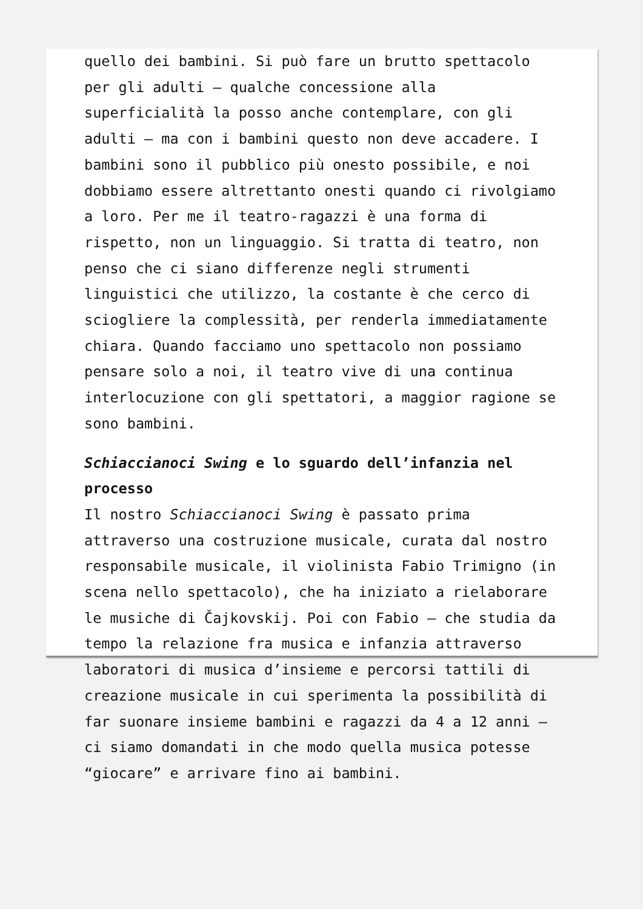quello dei bambini. Si può fare un brutto spettacolo per gli adulti – qualche concessione alla superficialità la posso anche contemplare, con gli adulti – ma con i bambini questo non deve accadere. I bambini sono il pubblico più onesto possibile, e noi dobbiamo essere altrettanto onesti quando ci rivolgiamo a loro. Per me il teatro-ragazzi è una forma di rispetto, non un linguaggio. Si tratta di teatro, non penso che ci siano differenze negli strumenti linguistici che utilizzo, la costante è che cerco di sciogliere la complessità, per renderla immediatamente chiara. Quando facciamo uno spettacolo non possiamo pensare solo a noi, il teatro vive di una continua interlocuzione con gli spettatori, a maggior ragione se sono bambini.
Schiaccianoci Swing e lo sguardo dell’infanzia nel processo
Il nostro Schiaccianoci Swing è passato prima attraverso una costruzione musicale, curata dal nostro responsabile musicale, il violinista Fabio Trimigno (in scena nello spettacolo), che ha iniziato a rielaborare le musiche di Čajkovskij. Poi con Fabio – che studia da tempo la relazione fra musica e infanzia attraverso laboratori di musica d’insieme e percorsi tattili di creazione musicale in cui sperimenta la possibilità di far suonare insieme bambini e ragazzi da 4 a 12 anni – ci siamo domandati in che modo quella musica potesse “giocare” e arrivare fino ai bambini.